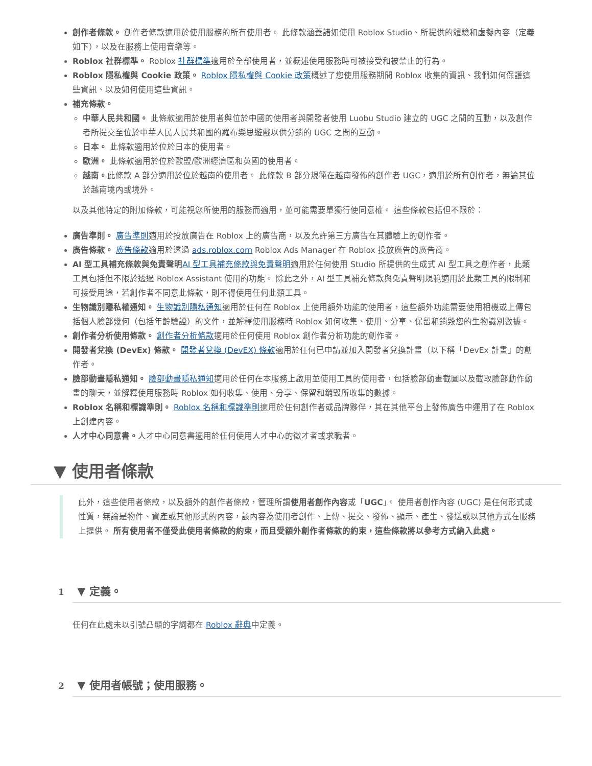創作者條款。 創作者條款適用於使用服務的所有使用者。 此條款涵蓋諸如使用 Roblox Studio、所提供的體驗和虛擬內容（定義如下），以及在服務上使用音樂等。
Roblox 社群標準。 Roblox 社群標準適用於全部使用者，並概述使用服務時可被接受和被禁止的行為。
Roblox 隱私權與 Cookie 政策。 Roblox 隱私權與 Cookie 政策概述了您使用服務期間 Roblox 收集的資訊、我們如何保護這些資訊、以及如何使用這些資訊。
補充條款。
中華人民共和國。 此條款適用於使用者與位於中國的使用者與開發者使用 Luobu Studio 建立的 UGC 之間的互動，以及創作者所提交至位於中華人民人民共和國的羅布樂思遊戲以供分銷的 UGC 之間的互動。
日本。 此條款適用於位於日本的使用者。
歐洲。 此條款適用於位於歐盟/歐洲經濟區和英國的使用者。
越南。此條款 A 部分適用於位於越南的使用者。 此條款 B 部分規範在越南發佈的創作者 UGC，適用於所有創作者，無論其位於越南境內或境外。
以及其他特定的附加條款，可能視您所使用的服務而適用，並可能需要單獨行使同意權。 這些條款包括但不限於：
廣告準則。 廣告準則適用於投放廣告在 Roblox 上的廣告商，以及允許第三方廣告在其體驗上的創作者。
廣告條款。 廣告條款適用於透過 ads.roblox.com Roblox Ads Manager 在 Roblox 投放廣告的廣告商。
AI 型工具補充條款與免責聲明 AI 型工具補充條款與免責聲明適用於任何使用 Studio 所提供的生成式 AI 型工具之創作者，此類工具包括但不限於透過 Roblox Assistant 使用的功能。 除此之外，AI 型工具補充條款與免責聲明規範適用於此類工具的限制和可接受用途，若創作者不同意此條款，則不得使用任何此類工具。
生物識別隱私權通知。 生物識別隱私通知適用於任何在 Roblox 上使用額外功能的使用者，這些額外功能需要使用相機或上傳包括個人臉部幾何（包括年齡驗證）的文件，並解釋使用服務時 Roblox 如何收集、使用、分享、保留和銷毀您的生物識別數據。
創作者分析使用條款。 創作者分析條款適用於任何使用 Roblox 創作者分析功能的創作者。
開發者兌換 (DevEx) 條款。 開發者兌換 (DevEX) 條款適用於任何已申請並加入開發者兌換計畫（以下稱「DevEx 計畫」的創作者。
臉部動畫隱私通知。 臉部動畫隱私通知適用於任何在本服務上啟用並使用工具的使用者，包括臉部動畫截圖以及截取臉部動作動畫的聊天，並解釋使用服務時 Roblox 如何收集、使用、分享、保留和銷毀所收集的數據。
Roblox 名稱和標識準則。 Roblox 名稱和標識準則適用於任何創作者或品牌夥伴，其在其他平台上發佈廣告中運用了在 Roblox 上創建內容。
人才中心同意書。人才中心同意書適用於任何使用人才中心的徵才者或求職者。
▼ 使用者條款
此外，這些使用者條款，以及額外的創作者條款，管理所謂使用者創作內容或「UGC」。 使用者創作內容 (UGC) 是任何形式或性質，無論是物件、資產或其他形式的內容，該內容為使用者創作、上傳、提交、發佈、顯示、產生、發送或以其他方式在服務上提供。 所有使用者不僅受此使用者條款的約束，而且受額外創作者條款的約束，這些條款將以參考方式納入此處。
1 ▼ 定義。
任何在此處未以引號凸顯的字詞都在 Roblox 辭典中定義。
2 ▼ 使用者帳號；使用服務。